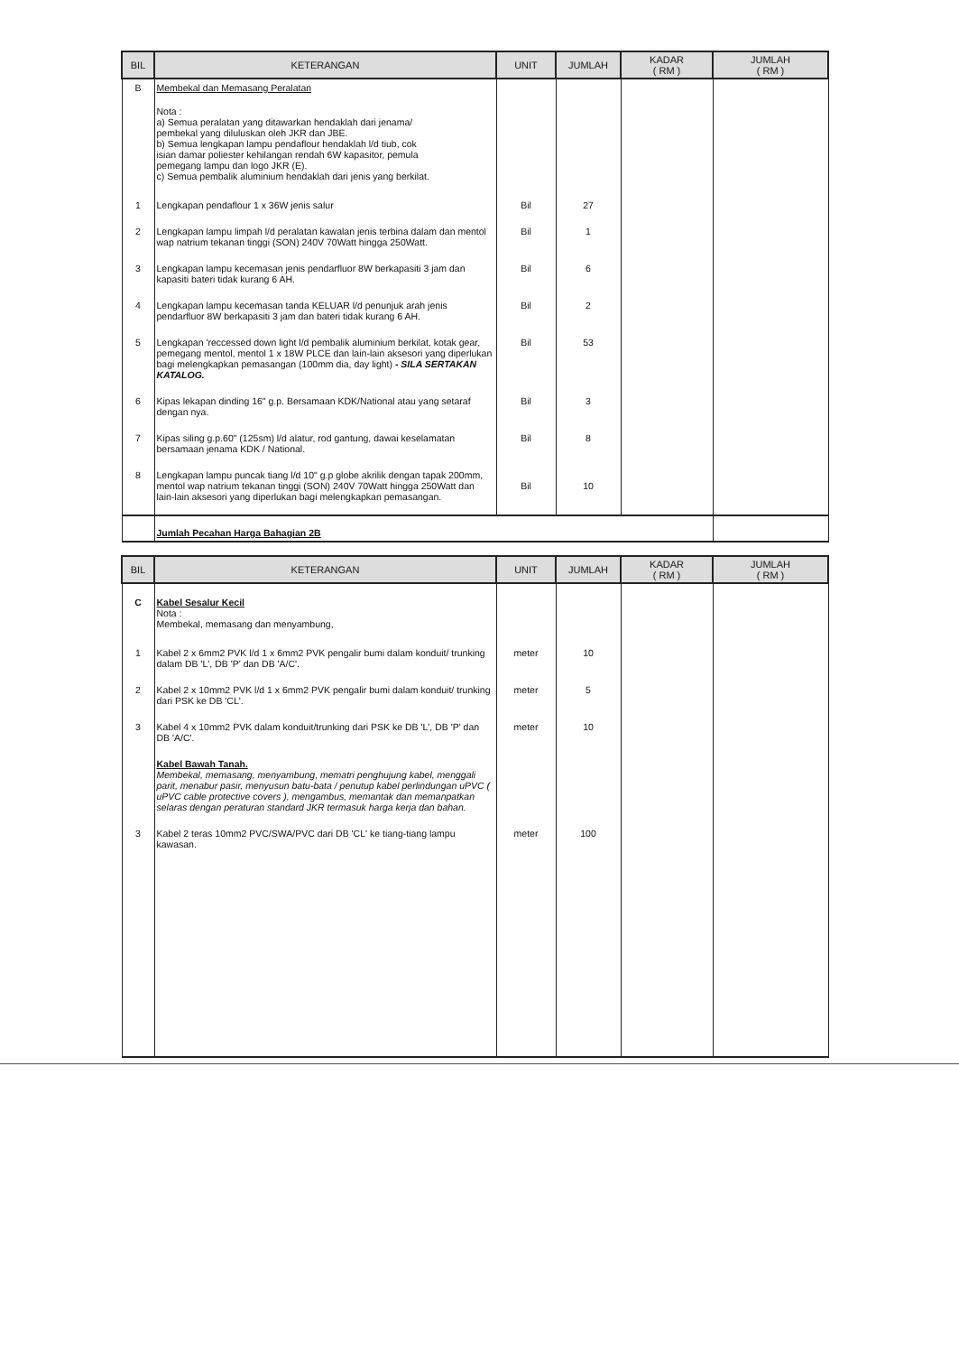| BIL | KETERANGAN | UNIT | JUMLAH | KADAR ( RM ) | JUMLAH ( RM ) |
| --- | --- | --- | --- | --- | --- |
| B | Membekal dan Memasang Peralatan Nota : a) Semua peralatan yang ditawarkan hendaklah dari jenama/ pembekal yang diluluskan oleh JKR dan JBE. b) Semua lengkapan lampu pendaflour hendaklah l/d tiub, cok isian damar poliester kehilangan rendah 6W kapasitor, pemula pemegang lampu dan logo JKR (E). c) Semua pembalik aluminium hendaklah dari jenis yang berkilat. | | | | |
| 1 | Lengkapan pendaflour 1 x 36W jenis salur | Bil | 27 | | |
| 2 | Lengkapan lampu limpah l/d peralatan kawalan jenis terbina dalam dan mentol wap natrium tekanan tinggi (SON) 240V 70Watt hingga 250Watt. | Bil | 1 | | |
| 3 | Lengkapan lampu kecemasan jenis pendarfluor 8W berkapasiti 3 jam dan kapasiti bateri tidak kurang 6 AH. | Bil | 6 | | |
| 4 | Lengkapan lampu kecemasan tanda KELUAR l/d penunjuk arah jenis pendarfluor 8W berkapasiti 3 jam dan bateri tidak kurang 6 AH. | Bil | 2 | | |
| 5 | Lengkapan 'reccessed down light l/d pembalik aluminium berkilat, kotak gear, pemegang mentol, mentol 1 x 18W PLCE dan lain-lain aksesori yang diperlukan bagi melengkapkan pemasangan (100mm dia, day light) - SILA SERTAKAN KATALOG. | Bil | 53 | | |
| 6 | Kipas lekapan dinding 16" g.p. Bersamaan KDK/National atau yang setaraf dengan nya. | Bil | 3 | | |
| 7 | Kipas siling g.p.60" (125sm) l/d alatur, rod gantung, dawai keselamatan bersamaan jenama KDK / National. | Bil | 8 | | |
| 8 | Lengkapan lampu puncak tiang l/d 10" g.p globe akrilik dengan tapak 200mm, mentol wap natrium tekanan tinggi (SON) 240V 70Watt hingga 250Watt dan lain-lain aksesori yang diperlukan bagi melengkapkan pemasangan. | Bil | 10 | | |
| | Jumlah Pecahan Harga Bahagian 2B | | | | |
| BIL | KETERANGAN | UNIT | JUMLAH | KADAR ( RM ) | JUMLAH ( RM ) |
| --- | --- | --- | --- | --- | --- |
| C | Kabel Sesalur Kecil Nota : Membekal, memasang dan menyambung, | | | | |
| 1 | Kabel 2 x 6mm2 PVK l/d 1 x 6mm2 PVK pengalir bumi dalam konduit/ trunking dalam DB 'L', DB 'P' dan DB 'A/C'. | meter | 10 | | |
| 2 | Kabel 2 x 10mm2 PVK l/d 1 x 6mm2 PVK pengalir bumi dalam konduit/ trunking dari PSK ke DB 'CL'. | meter | 5 | | |
| 3 | Kabel 4 x 10mm2 PVK dalam konduit/trunking dari PSK ke DB 'L', DB 'P' dan DB 'A/C'. | meter | 10 | | |
| | Kabel Bawah Tanah. Membekal, memasang, menyambung, mematri penghujung kabel, menggali parit, menabur pasir, menyusun batu-bata / penutup kabel perlindungan uPVC ( uPVC cable protective covers ), mengambus, memantak dan memanpatkan selaras dengan peraturan standard JKR termasuk harga kerja dan bahan. | | | | |
| 3 | Kabel 2 teras 10mm2 PVC/SWA/PVC dari DB 'CL' ke tiang-tiang lampu kawasan. | meter | 100 | | |